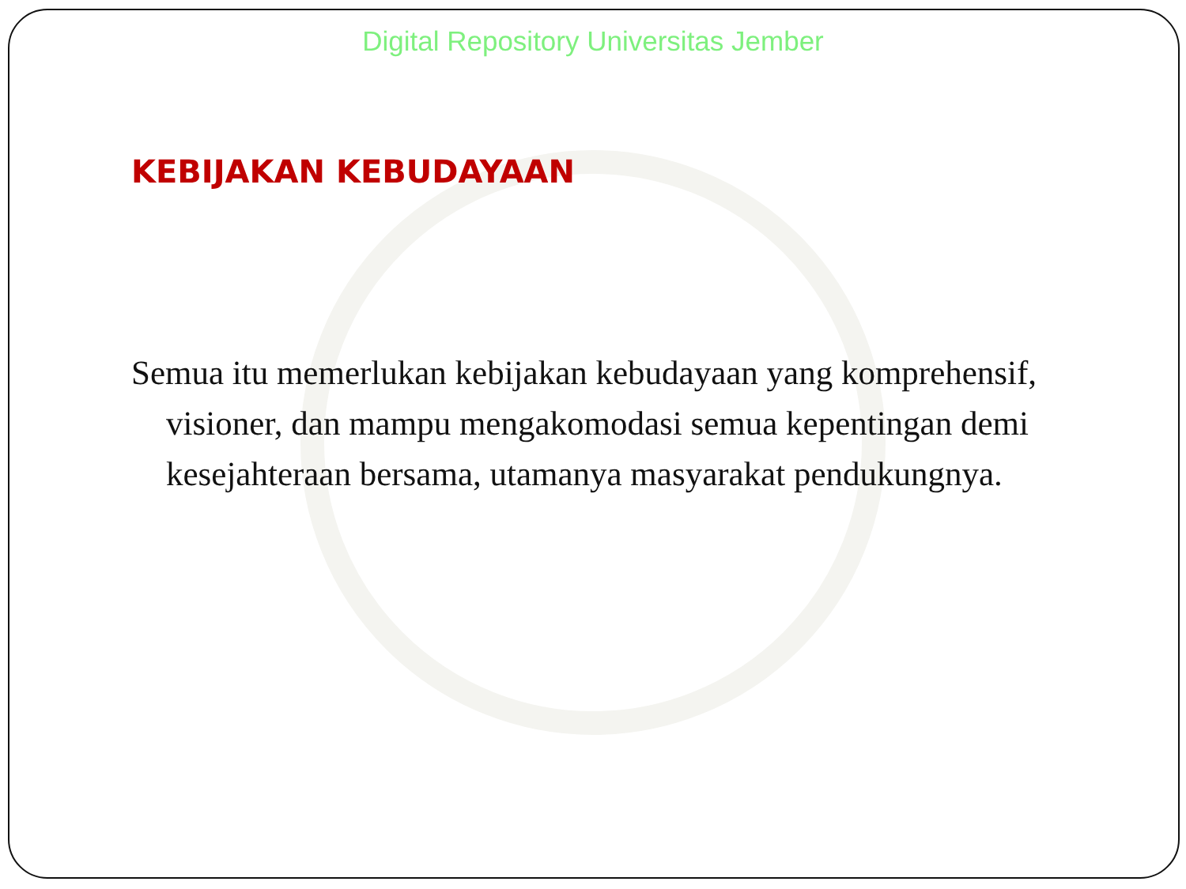Digital Repository Universitas Jember
KEBIJAKAN KEBUDAYAAN
Semua itu memerlukan kebijakan kebudayaan yang komprehensif, visioner, dan mampu mengakomodasi semua kepentingan demi kesejahteraan bersama, utamanya masyarakat pendukungnya.